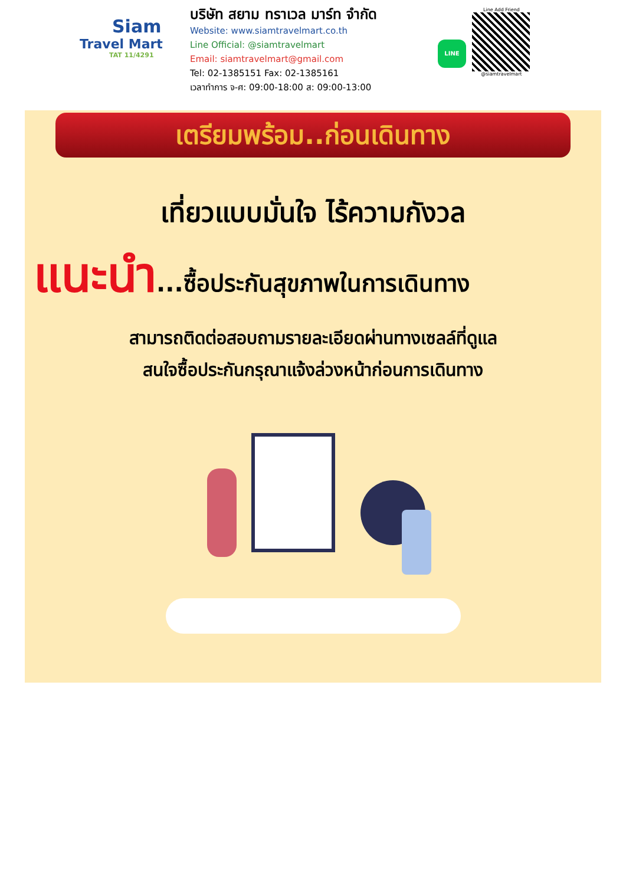Siam
Travel Mart
TAT 11/4291
บริษัท สยาม ทราเวล มาร์ท จำกัด
Website: www.siamtravelmart.co.th
Line Official: @siamtravelmart
Email: siamtravelmart@gmail.com
Tel: 02-1385151 Fax: 02-1385161
เวลาทำการ จ-ศ: 09:00-18:00 ส: 09:00-13:00
LINE
Line Add Friend
@siamtravelmart
เตรียมพร้อม..ก่อนเดินทาง
เที่ยวแบบมั่นใจ ไร้ความกังวล
แนะนำ...ซื้อประกันสุขภาพในการเดินทาง
สามารถติดต่อสอบถามรายละเอียดผ่านทางเซลล์ที่ดูแล
สนใจซื้อประกันกรุณาแจ้งล่วงหน้าก่อนการเดินทาง